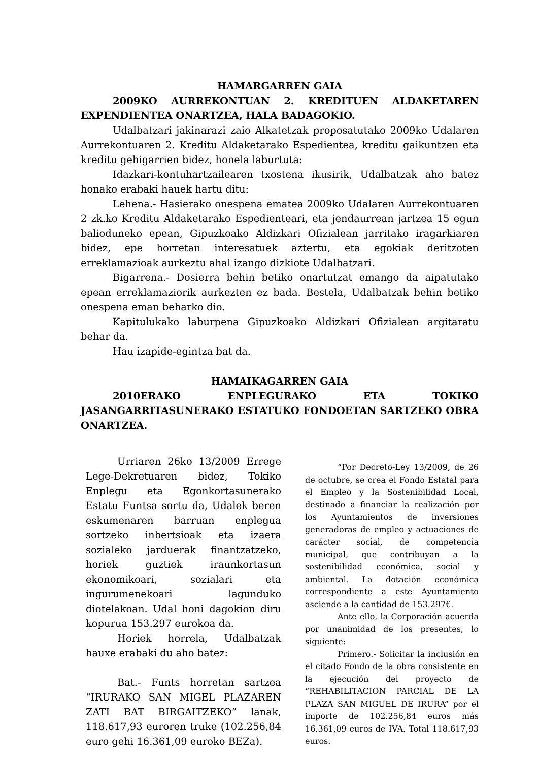HAMARGARREN GAIA
2009KO AURREKONTUAN 2. KREDITUEN ALDAKETAREN EXPENDIENTEA ONARTZEA, HALA BADAGOKIO.
Udalbatzari jakinarazi zaio Alkatetzak proposatutako 2009ko Udalaren Aurrekontuaren 2. Kreditu Aldaketarako Espedientea, kreditu gaikuntzen eta kreditu gehigarrien bidez, honela laburtuta:
Idazkari-kontuhartzailearen txostena ikusirik, Udalbatzak aho batez honako erabaki hauek hartu ditu:
Lehena.- Hasierako onespena ematea 2009ko Udalaren Aurrekontuaren 2 zk.ko Kreditu Aldaketarako Espedienteari, eta jendaurrean jartzea 15 egun balioduneko epean, Gipuzkoako Aldizkari Ofizialean jarritako iragarkiaren bidez, epe horretan interesatuek aztertu, eta egokiak deritzoten erreklamazioak aurkeztu ahal izango dizkiote Udalbatzari.
Bigarrena.- Dosierra behin betiko onartutzat emango da aipatutako epean erreklamaziorik aurkezten ez bada. Bestela, Udalbatzak behin betiko onespena eman beharko dio.
Kapitulukako laburpena Gipuzkoako Aldizkari Ofizialean argitaratu behar da.
Hau izapide-egintza bat da.
HAMAIKAGARREN GAIA
2010ERAKO ENPLEGURAKO ETA TOKIKO JASANGARRITASUNERAKO ESTATUKO FONDOETAN SARTZEKO OBRA ONARTZEA.
Urriaren 26ko 13/2009 Errege Lege-Dekretuaren bidez, Tokiko Enplegu eta Egonkortasunerako Estatu Funtsa sortu da, Udalek beren eskumenaren barruan enplegua sortzeko inbertsioak eta izaera sozialeko jarduerak finantzatzeko, horiek guztiek iraunkortasun ekonomikoari, sozialari eta ingurumenekoari lagunduko diotelakoan. Udal honi dagokion diru kopurua 153.297 eurokoa da.
Horiek horrela, Udalbatzak hauxe erabaki du aho batez:
Bat.- Funts horretan sartzea “IRURAKO SAN MIGEL PLAZAREN ZATI BAT BIRGAITZEKO” lanak, 118.617,93 euroren truke (102.256,84 euro gehi 16.361,09 euroko BEZa).
“Por Decreto-Ley 13/2009, de 26 de octubre, se crea el Fondo Estatal para el Empleo y la Sostenibilidad Local, destinado a financiar la realización por los Ayuntamientos de inversiones generadoras de empleo y actuaciones de carácter social, de competencia municipal, que contribuyan a la sostenibilidad económica, social y ambiental. La dotación económica correspondiente a este Ayuntamiento asciende a la cantidad de 153.297€.
Ante ello, la Corporación acuerda por unanimidad de los presentes, lo siguiente:
Primero.- Solicitar la inclusión en el citado Fondo de la obra consistente en la ejecución del proyecto de “REHABILITACION PARCIAL DE LA PLAZA SAN MIGUEL DE IRURA” por el importe de 102.256,84 euros más 16.361,09 euros de IVA. Total 118.617,93 euros.